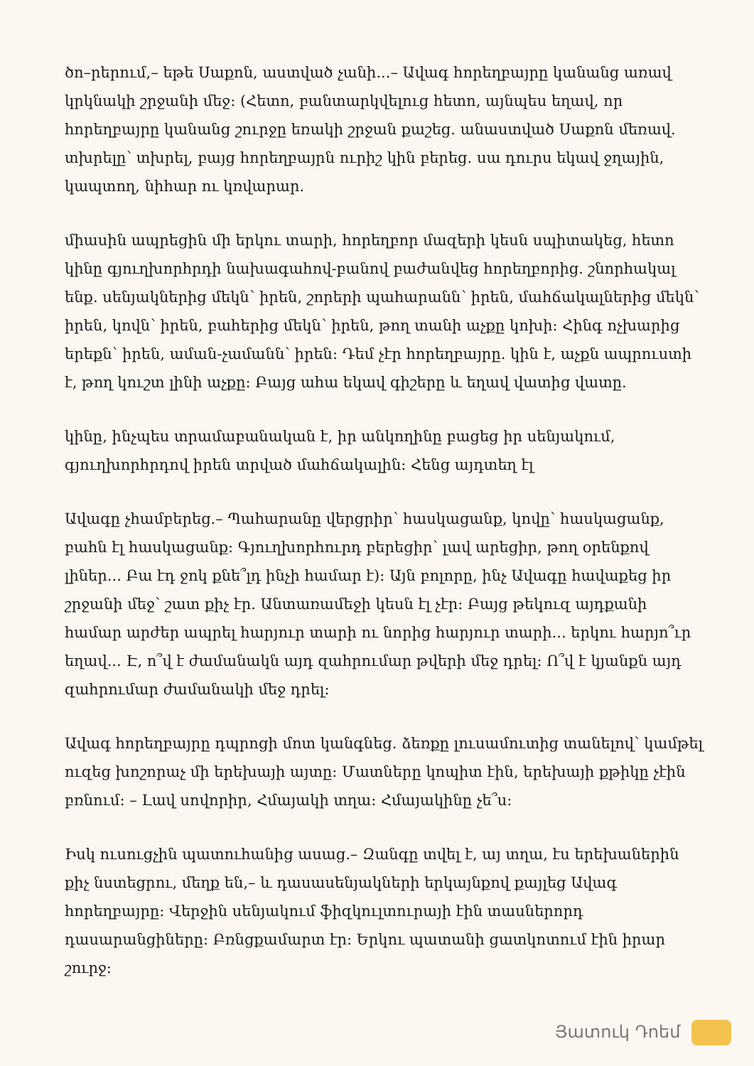ծո–րերում,– եթե Սաքոն, աստված չանի...– Ավագ հորեղբայրը կանանց առավ կրկնակի շրջանի մեջ: (Հետո, բանտարկվելուց հետո, այնպես եղավ, որ հորեղբայրը կանանց շուրջը եռակի շրջան քաշեց. անաստված Սաքոն մեռավ. տխրելը՝ տխրել, բայց հորեղբայրն ուրիշ կին բերեց. սա դուրս եկավ ջղային, կապտող, նիհար ու կռվարար.
միասին ապրեցին մի երկու տարի, հորեղբոր մազերի կեսն սպիտակեց, հետո կինը գյուղխորհրդի նախագահով-բանով բաժանվեց հորեղբորից. շնորհակալ ենք. սենյակներից մեկն՝ իրեն, շորերի պահարանն՝ իրեն, մահճակալներից մեկն՝ իրեն, կովն՝ իրեն, բահերից մեկն՝ իրեն, թող տանի աչքը կոխի: Հինգ ոչխարից երեքն՝ իրեն, աման-չամանն՝ իրեն: Դեմ չէր հորեղբայրը. կին է, աչքն ապրուստի է, թող կուշտ լինի աչքը: Բայց ահա եկավ գիշերը և եղավ վատից վատը.
կինը, ինչպես տրամաբանական է, իր անկողինը բացեց իր սենյակում, գյուղխորհրդով իրեն տրված մահճակալին: Հենց այդտեղ էլ
Ավագը չհամբերեց.– Պահարանը վերցրիր՝ հասկացանք, կովը՝ հասկացանք, բահն էլ հասկացանք: Գյուղխորհուրդ բերեցիր՝ լավ արեցիր, թող օրենքով լիներ... Բա էդ ջոկ քնե՞լդ ինչի համար է): Այն բոլորը, ինչ Ավագը հավաքեց իր շրջանի մեջ՝ շատ քիչ էր. Անտառամեջի կեսն էլ չէր: Բայց թեկուզ այդքանի համար արժեր ապրել հարյուր տարի ու նորից հարյուր տարի... երկու հարյո՞ւր եղավ... Է, ո՞վ է ժամանակն այդ զահրումար թվերի մեջ դրել: Ո՞վ է կյանքն այդ զահրումար ժամանակի մեջ դրել:
Ավագ հորեղբայրը դպրոցի մոտ կանգնեց. ձեռքը լուսամուտից տանելով՝ կամթել ուզեց խոշորաչ մի երեխայի այտը: Մատները կոպիտ էին, երեխայի քթիկը չէին բռնում: – Լավ սովորիր, Հմայակի տղա: Հմայակինը չե՞ս:
Իսկ ուսուցչին պատուհանից ասաց.– Զանգը տվել է, այ տղա, էս երեխաներին քիչ նստեցրու, մեղք են,– և դասասենյակների երկայնքով քայլեց Ավագ հորեղբայրը: Վերջին սենյակում ֆիզկուլտուրայի էին տասներորդ դասարանցիները: Բռնցքամարտ էր: Երկու պատանի ցատկոտում էին իրար շուրջ:
Յատուկ Դոեմ